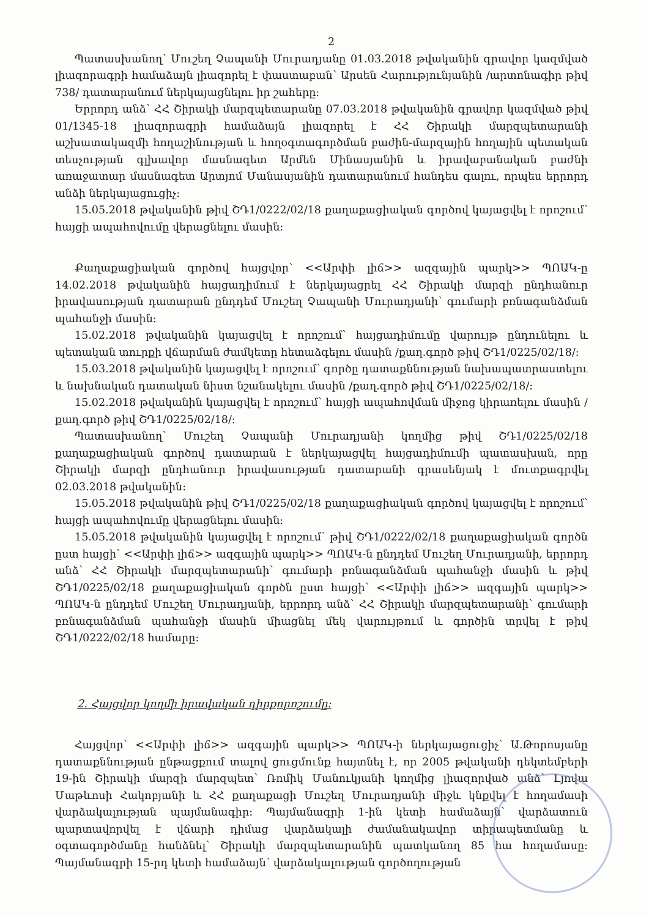2
Պատասխանող՝ Մուշեղ Չապանի Մուրադյանը 01.03.2018 թվականին գրավոր կազմված լիազորագրի համաձայն լիազորել է փաստաբան՝ Արսեն Հարությունյանին /արտոնագիր թիվ 738/ դատարանում ներկայացնելու իր շահերը:
Երրորդ անձ՝ ՀՀ Շիրակի մարզպետարանը 07.03.2018 թվականին գրավոր կազմված թիվ 01/1345-18 լիազորագրի համաձայն լիազորել է ՀՀ Շիրակի մարզպետարանի աշխատակազմի հողաշինության և հողօգտագործման բաժին-մարզային հողային պետական տեսչության գլխավոր մասնագետ Արմեն Մինասյանին և իրավաբանական բաժնի առաջատար մասնագետ Արտյոմ Մանասյանին դատարանում հանդես գալու, որպես երրորդ անձի ներկայացուցիչ:
15.05.2018 թվականին թիվ ՇԴ1/0222/02/18 քաղաքացիական գործով կայացվել է որոշում՝ հայցի ապահովումը վերացնելու մասին:
Քաղաքացիական գործով հայցվոր՝ <<Արփի լիճ>> ազգային պարկ>> ՊՈԱԿ-ը 14.02.2018 թվականին հայցադիմում է ներկայացրել ՀՀ Շիրակի մարզի ընդհանուր իրավասության դատարան ընդդեմ Մուշեղ Չապանի Մուրադյանի՝ գումարի բռնագանձման պահանջի մասին:
15.02.2018 թվականին կայացվել է որոշում՝ հայցադիմումը վարույթ ընդունելու և պետական տուրքի վճարման ժամկետը հետաձգելու մասին /քաղ.գործ թիվ ՇԴ1/0225/02/18/:
15.03.2018 թվականին կայացվել է որոշում՝ գործը դատաքննության նախապատրաստելու և նախնական դատական նիստ նշանակելու մասին /քաղ.գործ թիվ ՇԴ1/0225/02/18/:
15.02.2018 թվականին կայացվել է որոշում՝ հայցի ապահովման միջոց կիրառելու մասին /քաղ.գործ թիվ ՇԴ1/0225/02/18/:
Պատասխանող՝ Մուշեղ Չապանի Մուրադյանի կողմից թիվ ՇԴ1/0225/02/18 քաղաքացիական գործով դատարան է ներկայացվել հայցադիմումի պատասխան, որը Շիրակի մարզի ընդհանուր իրավասության դատարանի գրասենյակ է մուտքագրվել 02.03.2018 թվականին:
15.05.2018 թվականին թիվ ՇԴ1/0225/02/18 քաղաքացիական գործով կայացվել է որոշում՝ հայցի ապահովումը վերացնելու մասին:
15.05.2018 թվականին կայացվել է որոշում՝ թիվ ՇԴ1/0222/02/18 քաղաքացիական գործն ըստ հայցի՝ <<Արփի լիճ>> ազգային պարկ>> ՊՈԱԿ-ն ընդդեմ Մուշեղ Մուրադյանի, երրորդ անձ՝ ՀՀ Շիրակի մարզպետարանի՝ գումարի բռնագանձման պահանջի մասին և թիվ ՇԴ1/0225/02/18 քաղաքացիական գործն ըստ հայցի՝ <<Արփի լիճ>> ազգային պարկ>> ՊՈԱԿ-ն ընդդեմ Մուշեղ Մուրադյանի, երրորդ անձ՝ ՀՀ Շիրակի մարզպետարանի՝ գումարի բռնագանձման պահանջի մասին միացնել մեկ վարույթում և գործին տրվել է թիվ ՇԴ1/0222/02/18 համարը:
2. Հայցվոր կողմի իրավական դիրքորոշումը:
Հայցվոր՝ <<Արփի լիճ>> ազգային պարկ>> ՊՈԱԿ-ի ներկայացուցիչ՝ Ա.Թորոսյանը դատաքննության ընթացքում տալով ցուցմունք հայտնել է, որ 2005 թվականի դեկտեմբերի 19-ին Շիրակի մարզի մարզպետ՝ Ռոմիկ Մանուկյանի կողմից լիազորված անձ՝ Լյովա Մաթևոսի Հակոբյանի և ՀՀ քաղաքացի Մուշեղ Մուրադյանի միջև կնքվել է հողամասի վարձակալության պայմանագիր: Պայմանագրի 1-ին կետի համաձայն՝ վարձատուն պարտավորվել է վճարի դիմաց վարձակալի ժամանակավոր տիրապետմանը և օգտագործմանը հանձնել՝ Շիրակի մարզպետարանին պատկանող 85 հա հողամասը: Պայմանագրի 15-րդ կետի համաձայն՝ վարձակալության գործողության